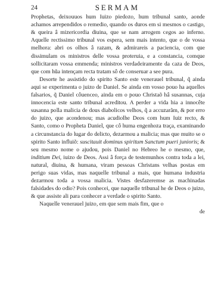24 SERMAM
Prophetas, deixouuos hum Iuizo piedozo, hum tribunal santo, aonde achamos arrependidos o remedio, quando os duros em si mesmos o castigo, & queira â mizericordia diuina, que se nam arrogem cegos ao inferno. Aquelle rectissimo tribunal vos espera, sem mais intento, que o de vossa melhora: abri os olhos â razam, & admirareis a paciencia, com que dissimulam os ministros delle vossa proteruia, e a constancia, comque sollicitaram vossa emmenda; ministros verdadeiramente da caza de Deos, que com hũa intençam recta tratam sô de conseruar a see pura.
Desorte he assistido do spirito Santo este venerauel tribunal, q̃ ainda aqui se experimenta o juizo de Daniel. Se ainda em vosso pouo ha aquelles falsarios, q̃ Daniel côuenceo, ainda em o pouo Christaõ hâ susannas, cuja innocencia este santo tribunal acreditou. A perder a vida hia a innocête susanna polla malicia de dous diabolicos velhos, q̃ a accuzarãm, & por erro do juizo, que acondenou; mas acudiolhe Deos com hum Iuiz recto, & Santo, como o Propheta Daniel, que cô huma engenhoza traça, examinando a circunstancia do lugar do delicto, dezarmou a malicia; mas que muito se o spirito Santo influiõ: suscitauit dominus spiritum Sanctum pueri junioris; & seu mesmo nome o ajudou, pois Daniel no Hebreo he o mesmo, que, inditium Dei, iuizo de Deos. Assi â força de testemunhos contra toda a lei, natural, diuina, & humana, viram pessoas Christans velhas postas em perigo suas vidas, mas naquelle tribunal a mais, que humana industria dezarmou toda a vossa malicia. Vistes desfazeremse as machinadas falsidades do odio? Pois conhecei, que naquelle tribunal he de Deos o juizo, & que assiste ali para conhecer a verdade o spirito Santo.
Naquelle venerauel juizo, em que sem mais fim, que o
de